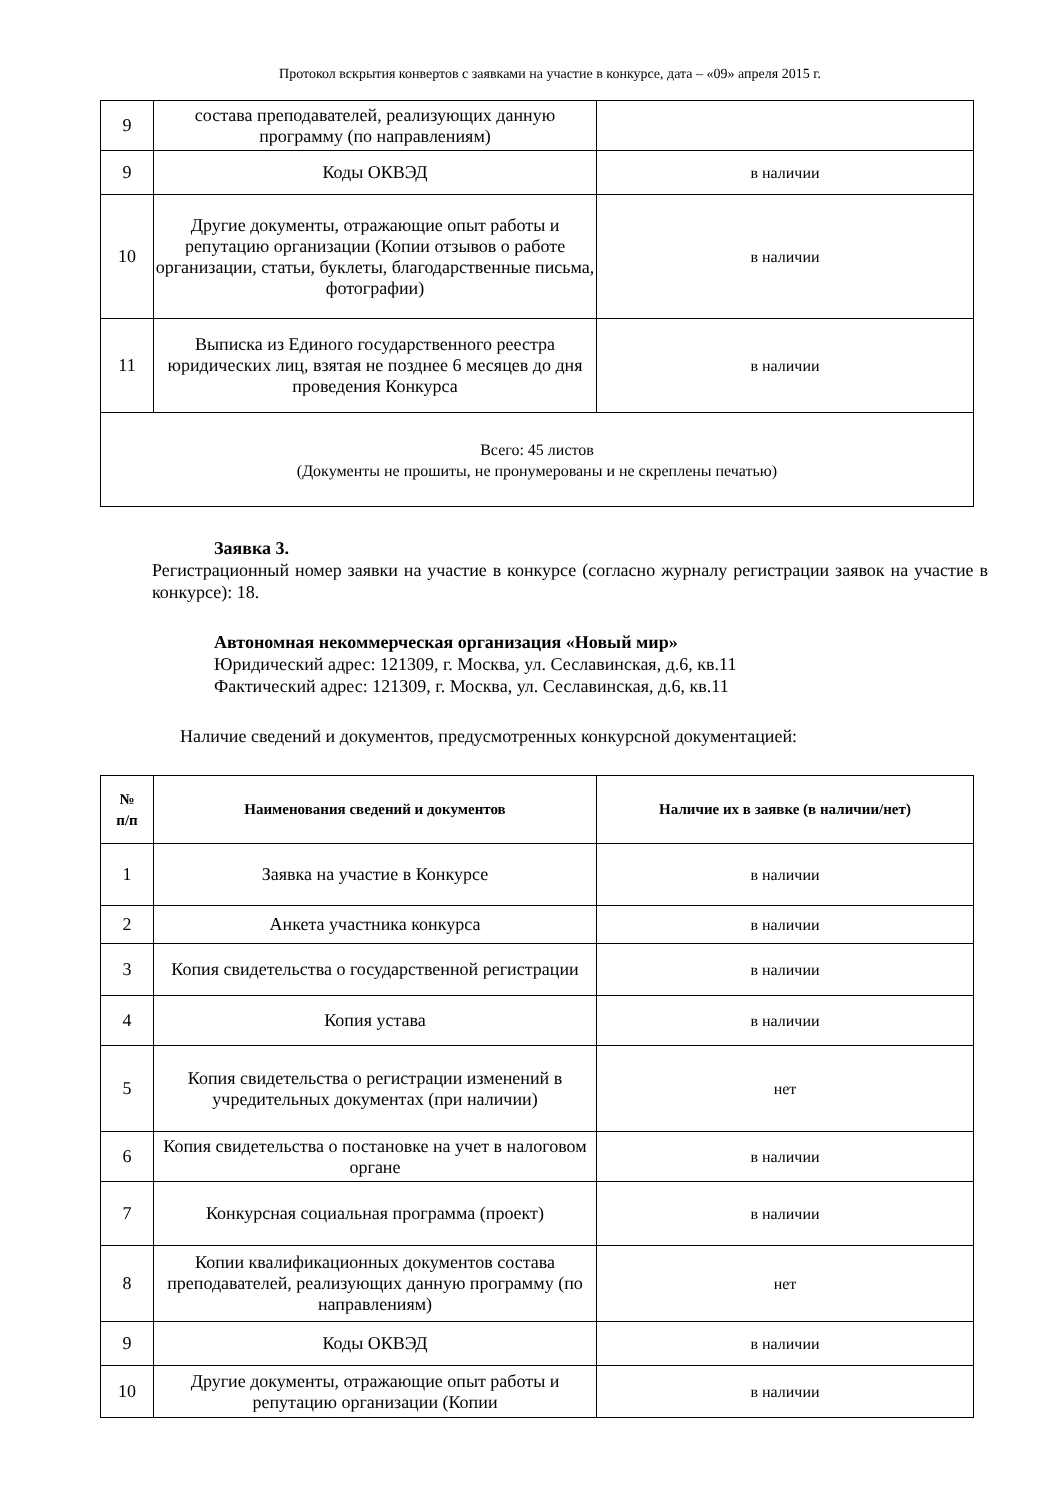Протокол вскрытия конвертов с заявками на участие в конкурсе, дата – «09» апреля 2015 г.
| 9 | состава преподавателей, реализующих данную программу (по направлениям) | |
| 9 | Коды ОКВЭД | в наличии |
| 10 | Другие документы, отражающие опыт работы и репутацию организации (Копии отзывов о работе организации, статьи, буклеты, благодарственные письма, фотографии) | в наличии |
| 11 | Выписка из Единого государственного реестра юридических лиц, взятая не позднее 6 месяцев до дня проведения Конкурса | в наличии |
| Всего: 45 листов (Документы не прошиты, не пронумерованы и не скреплены печатью) | | |
Заявка 3.
Регистрационный номер заявки на участие в конкурсе (согласно журналу регистрации заявок на участие в конкурсе): 18.
Автономная некоммерческая организация «Новый мир»
Юридический адрес: 121309, г. Москва, ул. Сеславинская, д.6, кв.11
Фактический адрес: 121309, г. Москва, ул. Сеславинская, д.6, кв.11
Наличие сведений и документов, предусмотренных конкурсной документацией:
| № п/п | Наименования сведений и документов | Наличие их в заявке (в наличии/нет) |
| --- | --- | --- |
| 1 | Заявка на участие в Конкурсе | в наличии |
| 2 | Анкета участника конкурса | в наличии |
| 3 | Копия свидетельства о государственной регистрации | в наличии |
| 4 | Копия устава | в наличии |
| 5 | Копия свидетельства о регистрации изменений в учредительных документах (при наличии) | нет |
| 6 | Копия свидетельства о постановке на учет в налоговом органе | в наличии |
| 7 | Конкурсная социальная программа (проект) | в наличии |
| 8 | Копии квалификационных документов состава преподавателей, реализующих данную программу (по направлениям) | нет |
| 9 | Коды ОКВЭД | в наличии |
| 10 | Другие документы, отражающие опыт работы и репутацию организации (Копии | в наличии |